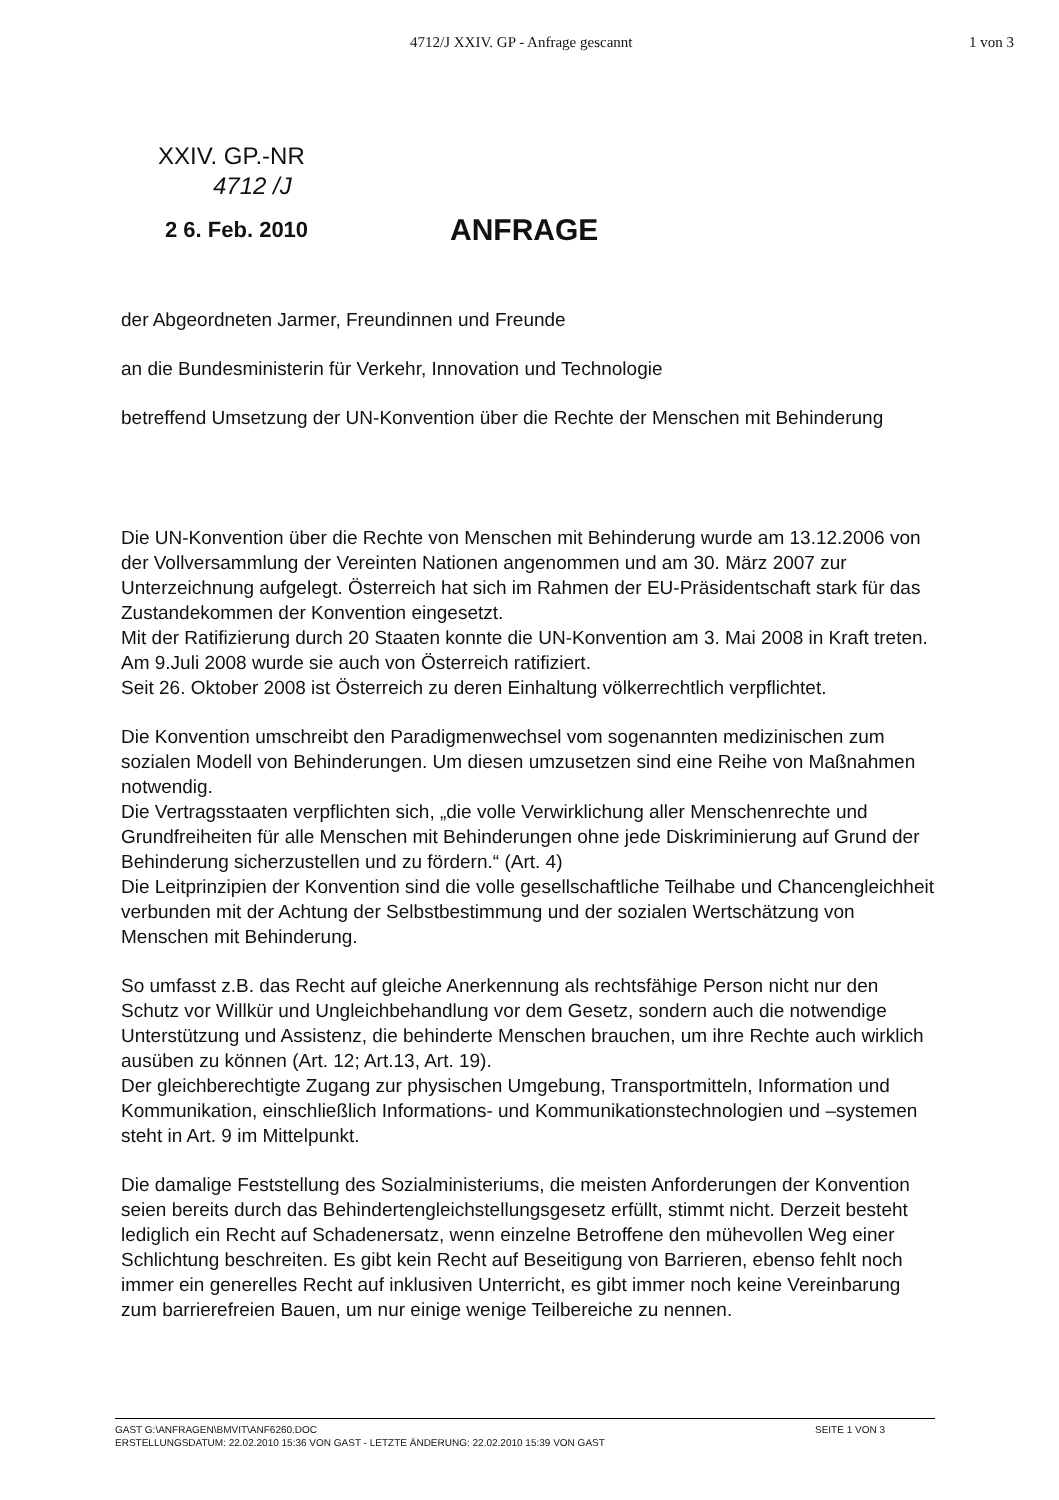4712/J XXIV. GP - Anfrage gescannt 1 von 3
XXIV. GP.-NR
4712 /J
2 6. Feb. 2010
ANFRAGE
der Abgeordneten Jarmer, Freundinnen und Freunde
an die Bundesministerin für Verkehr, Innovation und Technologie
betreffend Umsetzung der UN-Konvention über die Rechte der Menschen mit Behinderung
Die UN-Konvention über die Rechte von Menschen mit Behinderung wurde am 13.12.2006 von der Vollversammlung der Vereinten Nationen angenommen und am 30. März 2007 zur Unterzeichnung aufgelegt. Österreich hat sich im Rahmen der EU-Präsidentschaft stark für das Zustandekommen der Konvention eingesetzt.
Mit der Ratifizierung durch 20 Staaten konnte die UN-Konvention am 3. Mai 2008 in Kraft treten. Am 9.Juli 2008 wurde sie auch von Österreich ratifiziert.
Seit 26. Oktober 2008 ist Österreich zu deren Einhaltung völkerrechtlich verpflichtet.
Die Konvention umschreibt den Paradigmenwechsel vom sogenannten medizinischen zum sozialen Modell von Behinderungen. Um diesen umzusetzen sind eine Reihe von Maßnahmen notwendig.
Die Vertragsstaaten verpflichten sich, „die volle Verwirklichung aller Menschenrechte und Grundfreiheiten für alle Menschen mit Behinderungen ohne jede Diskriminierung auf Grund der Behinderung sicherzustellen und zu fördern.“ (Art. 4)
Die Leitprinzipien der Konvention sind die volle gesellschaftliche Teilhabe und Chancengleichheit verbunden mit der Achtung der Selbstbestimmung und der sozialen Wertschätzung von Menschen mit Behinderung.
So umfasst z.B. das Recht auf gleiche Anerkennung als rechtsfähige Person nicht nur den Schutz vor Willkür und Ungleichbehandlung vor dem Gesetz, sondern auch die notwendige Unterstützung und Assistenz, die behinderte Menschen brauchen, um ihre Rechte auch wirklich ausüben zu können (Art. 12; Art.13, Art. 19).
Der gleichberechtigte Zugang zur physischen Umgebung, Transportmitteln, Information und Kommunikation, einschließlich Informations- und Kommunikationstechnologien und –systemen steht in Art. 9 im Mittelpunkt.
Die damalige Feststellung des Sozialministeriums, die meisten Anforderungen der Konvention seien bereits durch das Behindertengleichstellungsgesetz erfüllt, stimmt nicht. Derzeit besteht lediglich ein Recht auf Schadenersatz, wenn einzelne Betroffene den mühevollen Weg einer Schlichtung beschreiten. Es gibt kein Recht auf Beseitigung von Barrieren, ebenso fehlt noch immer ein generelles Recht auf inklusiven Unterricht, es gibt immer noch keine Vereinbarung zum barrierefreien Bauen, um nur einige wenige Teilbereiche zu nennen.
GAST G:\ANFRAGEN\BMVIT\ANF6260.DOC SEITE 1 VON 3
ERSTELLUNGSDATUM: 22.02.2010 15:36 VON GAST - LETZTE ÄNDERUNG: 22.02.2010 15:39 VON GAST